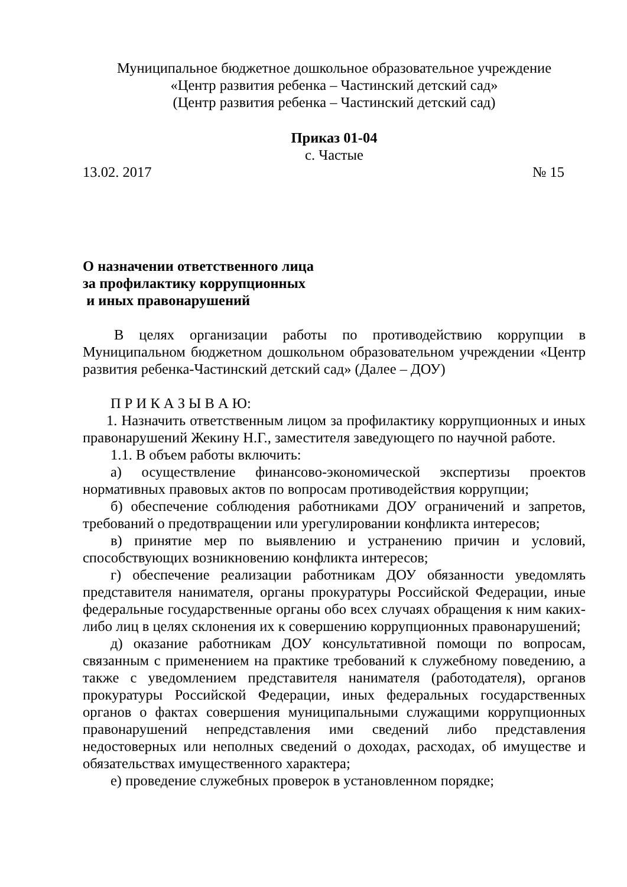Муниципальное бюджетное дошкольное образовательное учреждение
«Центр развития ребенка – Частинский детский сад»
(Центр развития ребенка – Частинский детский сад)
Приказ 01-04
с. Частые
13.02. 2017 № 15
О назначении ответственного лица
за профилактику коррупционных
и иных правонарушений
В целях организации работы по противодействию коррупции в Муниципальном бюджетном дошкольном образовательном учреждении «Центр развития ребенка-Частинский детский сад» (Далее – ДОУ)
П Р И К А З Ы В А Ю:
1. Назначить ответственным лицом за профилактику коррупционных и иных правонарушений Жекину Н.Г., заместителя заведующего по научной работе.
1.1. В объем работы включить:
а) осуществление финансово-экономической экспертизы проектов нормативных правовых актов по вопросам противодействия коррупции;
б) обеспечение соблюдения работниками ДОУ ограничений и запретов, требований о предотвращении или урегулировании конфликта интересов;
в) принятие мер по выявлению и устранению причин и условий, способствующих возникновению конфликта интересов;
г) обеспечение реализации работникам ДОУ обязанности уведомлять представителя нанимателя, органы прокуратуры Российской Федерации, иные федеральные государственные органы обо всех случаях обращения к ним каких-либо лиц в целях склонения их к совершению коррупционных правонарушений;
д) оказание работникам ДОУ консультативной помощи по вопросам, связанным с применением на практике требований к служебному поведению, а также с уведомлением представителя нанимателя (работодателя), органов прокуратуры Российской Федерации, иных федеральных государственных органов о фактах совершения муниципальными служащими коррупционных правонарушений непредставления ими сведений либо представления недостоверных или неполных сведений о доходах, расходах, об имуществе и обязательствах имущественного характера;
е) проведение служебных проверок в установленном порядке;